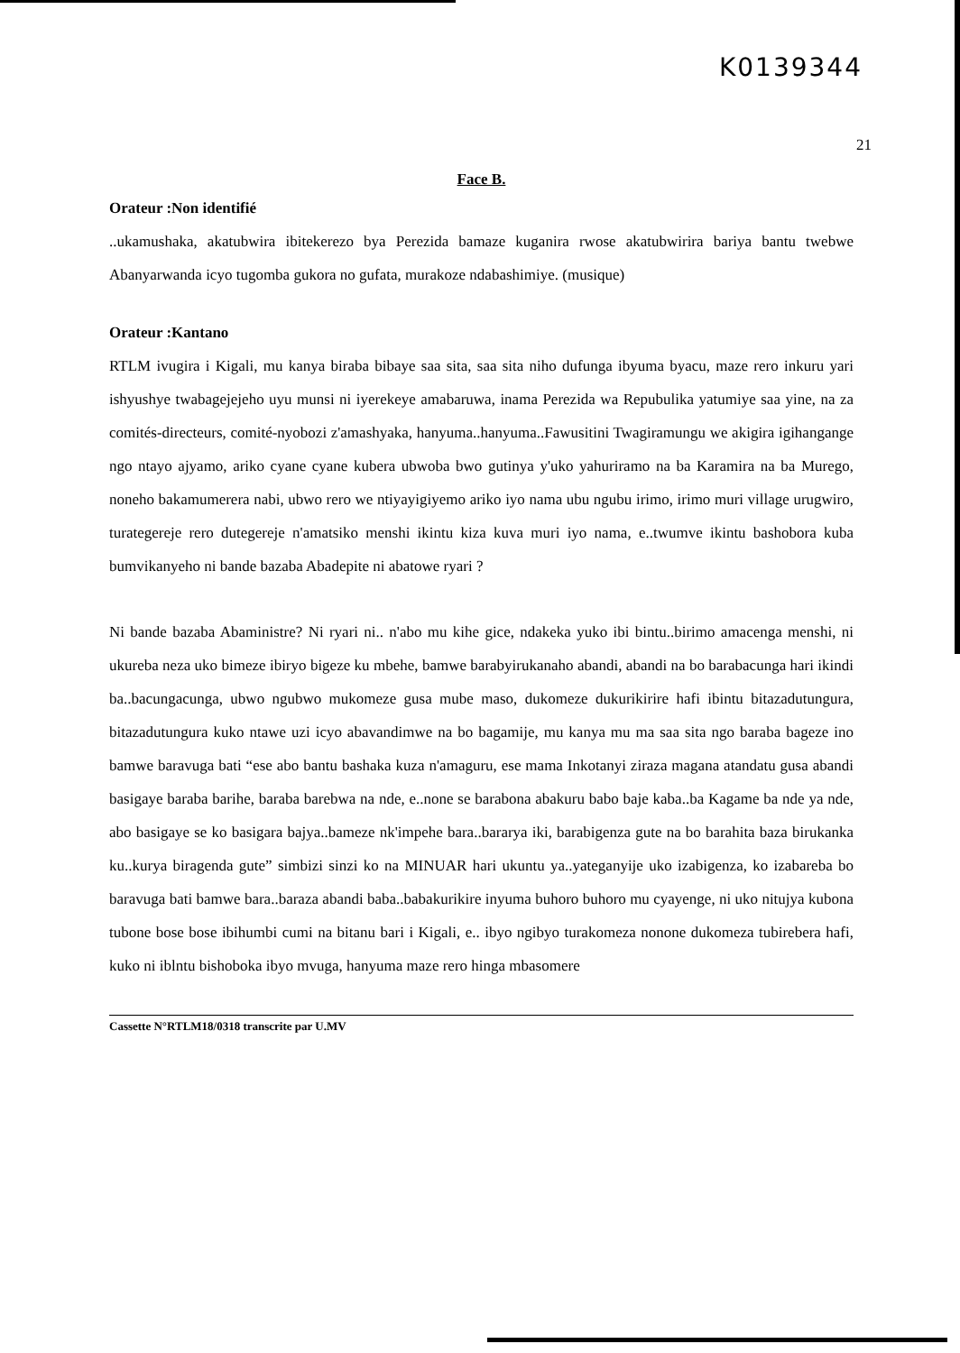K0139344
21
Face B.
Orateur :Non identifié
..ukamushaka, akatubwira ibitekerezo bya Perezida bamaze kuganira rwose akatubwirira bariya bantu twebwe Abanyarwanda icyo tugomba gukora no gufata, murakoze ndabashimiye. (musique)
Orateur :Kantano
RTLM ivugira i Kigali, mu kanya biraba bibaye saa sita, saa sita niho dufunga ibyuma byacu, maze rero inkuru yari ishyushye twabagejejeho uyu munsi ni iyerekeye amabaruwa, inama Perezida wa Repubulika yatumiye saa yine, na za comités-directeurs, comité-nyobozi z'amashyaka, hanyuma..hanyuma..Fawusitini Twagiramungu we akigira igihangange ngo ntayo ajyamo, ariko cyane cyane kubera ubwoba bwo gutinya y'uko yahuriramo na ba Karamira na ba Murego, noneho bakamumerera nabi, ubwo rero we ntiyayigiyemo ariko iyo nama ubu ngubu irimo, irimo muri village urugwiro, turategereje rero dutegereje n'amatsiko menshi ikintu kiza kuva muri iyo nama, e..twumve ikintu bashobora kuba bumvikanyeho ni bande bazaba Abadepite ni abatowe ryari ?
Ni bande bazaba Abaministre? Ni ryari ni.. n'abo mu kihe gice, ndakeka yuko ibi bintu..birimo amacenga menshi, ni ukureba neza uko bimeze ibiryo bigeze ku mbehe, bamwe barabyirukanaho abandi, abandi na bo barabacunga hari ikindi ba..bacungacunga, ubwo ngubwo mukomeze gusa mube maso, dukomeze dukurikirire hafi ibintu bitazadutungura, bitazadutungura kuko ntawe uzi icyo abavandimwe na bo bagamije, mu kanya mu ma saa sita ngo baraba bageze ino bamwe baravuga bati “ese abo bantu bashaka kuza n'amaguru, ese mama Inkotanyi ziraza magana atandatu gusa abandi basigaye baraba barihe, baraba barebwa na nde, e..none se barabona abakuru babo baje kaba..ba Kagame ba nde ya nde, abo basigaye se ko basigara bajya..bameze nk'impehe bara..bararya iki, barabigenza gute na bo barahita baza birukanka ku..kurya biragenda gute” simbizi sinzi ko na MINUAR hari ukuntu ya..yateganyije uko izabigenza, ko izabareba bo baravuga bati bamwe bara..baraza abandi baba..babakurikire inyuma buhoro buhoro mu cyayenge, ni uko nitujya kubona tubone bose bose ibihumbi cumi na bitanu bari i Kigali, e.. ibyo ngibyo turakomeza nonone dukomeza tubirebera hafi, kuko ni iblntu bishoboka ibyo mvuga, hanyuma maze rero hinga mbasomere
Cassette N°RTLM18/0318 transcrite par U.MV